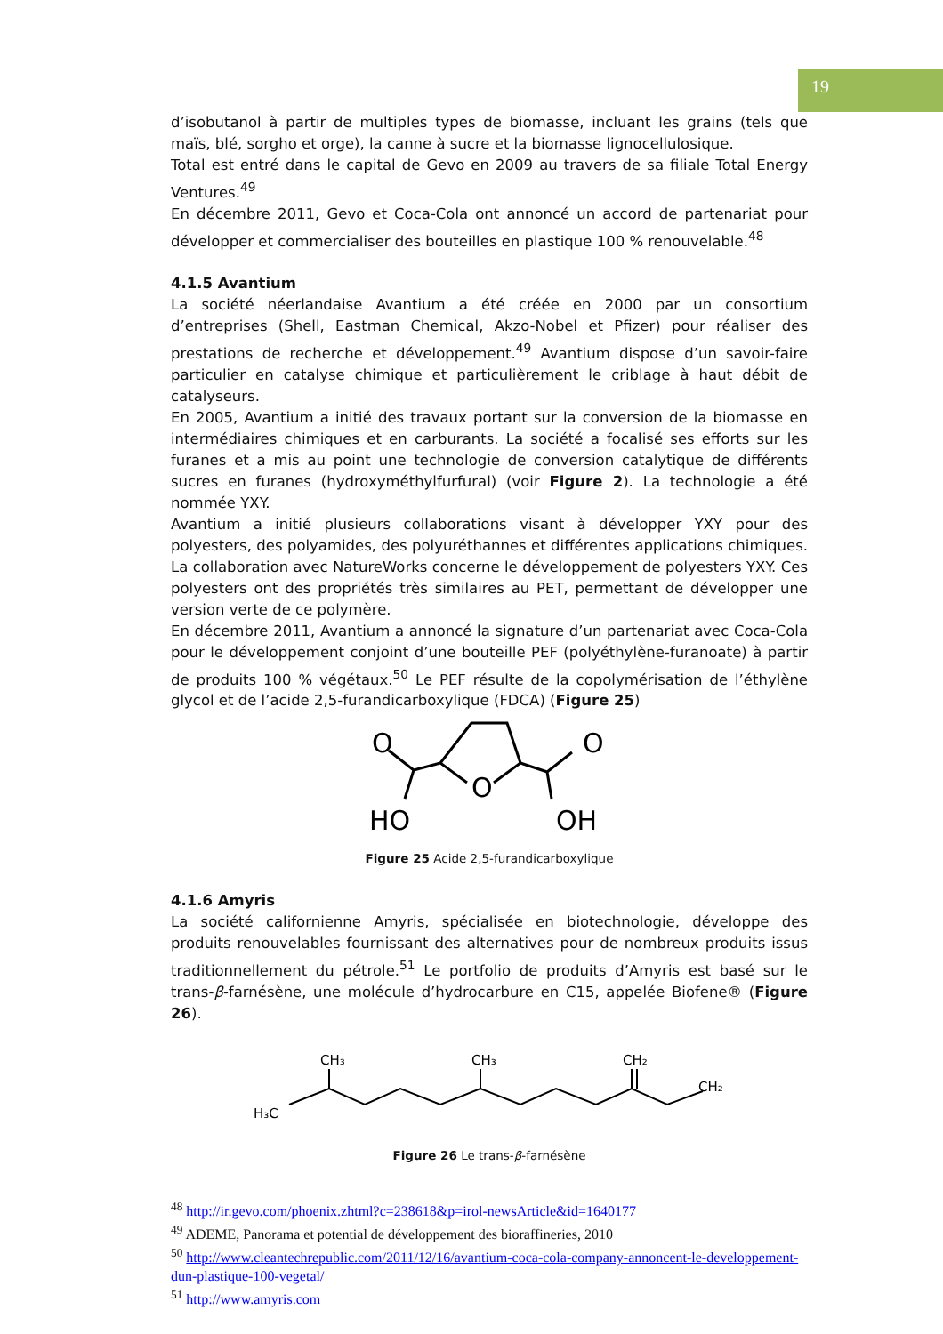19
d’isobutanol à partir de multiples types de biomasse, incluant les grains (tels que maïs, blé, sorgho et orge), la canne à sucre et la biomasse lignocellulosique.
Total est entré dans le capital de Gevo en 2009 au travers de sa filiale Total Energy Ventures.<sup>49</sup>
En décembre 2011, Gevo et Coca-Cola ont annoncé un accord de partenariat pour développer et commercialiser des bouteilles en plastique 100 % renouvelable.<sup>48</sup>
4.1.5 Avantium
La société néerlandaise Avantium a été créée en 2000 par un consortium d’entreprises (Shell, Eastman Chemical, Akzo-Nobel et Pfizer) pour réaliser des prestations de recherche et développement.<sup>49</sup> Avantium dispose d’un savoir-faire particulier en catalyse chimique et particulièrement le criblage à haut débit de catalyseurs.
En 2005, Avantium a initié des travaux portant sur la conversion de la biomasse en intermédiaires chimiques et en carburants. La société a focalisé ses efforts sur les furanes et a mis au point une technologie de conversion catalytique de différents sucres en furanes (hydroxyméthylfurfural) (voir Figure 2). La technologie a été nommée YXY.
Avantium a initié plusieurs collaborations visant à développer YXY pour des polyesters, des polyamides, des polyuréthannes et différentes applications chimiques. La collaboration avec NatureWorks concerne le développement de polyesters YXY. Ces polyesters ont des propriétés très similaires au PET, permettant de développer une version verte de ce polymère.
En décembre 2011, Avantium a annoncé la signature d’un partenariat avec Coca-Cola pour le développement conjoint d’une bouteille PEF (polyéthylène-furanoate) à partir de produits 100 % végétaux.<sup>50</sup> Le PEF résulte de la copolymérisation de l’éthylène glycol et de l’acide 2,5-furandicarboxylique (FDCA) (Figure 25)
O
O
O
HO
OH
Figure 25 Acide 2,5-furandicarboxylique
4.1.6 Amyris
La société californienne Amyris, spécialisée en biotechnologie, développe des produits renouvelables fournissant des alternatives pour de nombreux produits issus traditionnellement du pétrole.<sup>51</sup> Le portfolio de produits d’Amyris est basé sur le trans-β-farnésène, une molécule d’hydrocarbure en C15, appelée Biofene® (Figure 26).
H₃C
CH₃
CH₃
CH₂
CH₂
Figure 26 Le trans-β-farnésène
<sup>48</sup> http://ir.gevo.com/phoenix.zhtml?c=238618&p=irol-newsArticle&id=1640177
<sup>49</sup> ADEME, Panorama et potential de développement des bioraffineries, 2010
<sup>50</sup> http://www.cleantechrepublic.com/2011/12/16/avantium-coca-cola-company-annoncent-le-developpement-dun-plastique-100-vegetal/
<sup>51</sup> http://www.amyris.com